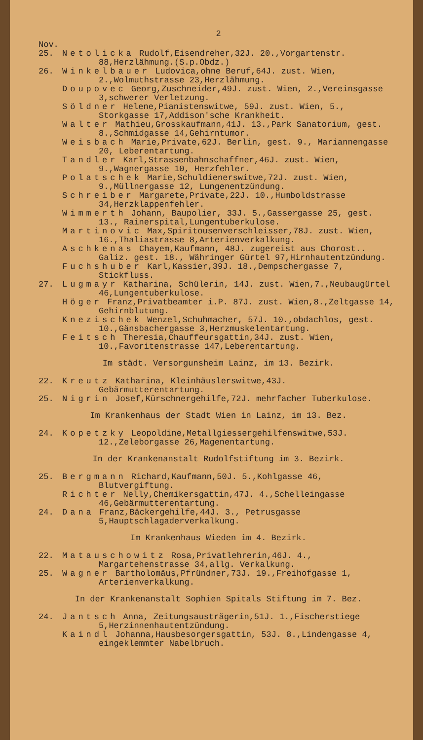2
Nov.
25. Netolicka Rudolf,Eisendreher,32J. 20.,Vorgartenstr. 88,Herzlähmung.(S.p.Obdz.)
26. Winkelbauer Ludovica,ohne Beruf,64J. zust. Wien, 2.,Wolmuthstrasse 23,Herzlähmung.
Doupovec Georg,Zuschneider,49J. zust. Wien, 2.,Vereinsgasse 3,schwerer Verletzung.
Söldner Helene,Pianistenswitwe, 59J. zust. Wien, 5., Storkgasse 17,Addison'sche Krankheit.
Walter Mathieu,Grosskaufmann,41J. 13.,Park Sanatorium, gest. 8.,Schmidgasse 14,Gehirntumor.
Weisbach Marie,Private,62J. Berlin, gest. 9., Mariannengasse 20, Leberentartung.
Tandler Karl,Strassenbahnschaffner,46J. zust. Wien, 9.,Wagnergasse 10, Herzfehler.
Polatschek Marie,Schuldienerswitwe,72J. zust. Wien, 9.,Müllnergasse 12, Lungenentzündung.
Schreiber Margarete,Private,22J. 10.,Humboldstrasse 34,Herzklappenfehler.
Wimmerth Johann, Baupolier, 33J. 5.,Gassergasse 25, gest. 13., Rainerspital,Lungentuberkulose.
Martinovic Max,Spiritousenverschleisser,78J. zust. Wien, 16.,Thaliastrasse 8,Arterienverkalkung.
Aschkenas Chayem,Kaufmann, 48J. zugereist aus Chorost.. Galiz. gest. 18., Währinger Gürtel 97,Hirnhautentzündung.
Fuchshuber Karl,Kassier,39J. 18.,Dempschergasse 7, Stickfluss.
27. Lugmayr Katharina, Schülerin, 14J. zust. Wien,7.,Neubaugürtel 46,Lungentuberkulose.
Höger Franz,Privatbeamter i.P. 87J. zust. Wien,8.,Zeltgasse 14, Gehirnblutung.
Knezischek Wenzel,Schuhmacher, 57J. 10.,obdachlos, gest. 10.,Gänsbachergasse 3,Herzmuskelentartung.
Feitsch Theresia,Chauffeursgattin,34J. zust. Wien, 10.,Favoritenstrasse 147,Leberentartung.
Im städt. Versorgunsheim Lainz, im 13. Bezirk.
22. Kreutz Katharina, Kleinhäuslerswitwe,43J. Gebärmutterentartung.
25. Nigrin Josef,Kürschnergehilfe,72J. mehrfacher Tuberkulose.
Im Krankenhaus der Stadt Wien in Lainz, im 13. Bez.
24. Kopetzky Leopoldine,Metallgiessergehilfenswitwe,53J. 12.,Zeleborgasse 26,Magenentartung.
In der Krankenanstalt Rudolfstiftung im 3. Bezirk.
25. Bergmann Richard,Kaufmann,50J. 5.,Kohlgasse 46, Blutvergiftung.
Richter Nelly,Chemikersgattin,47J. 4.,Schelleingasse 46,Gebärmutterentartung.
24. Dana Franz,Bäckergehilfe,44J. 3., Petrusgasse 5,Hauptschlagaderverkalkung.
Im Krankenhaus Wieden im 4. Bezirk.
22. Matauschowitz Rosa,Privatlehrerin,46J. 4., Margartehenstrasse 34,allg. Verkalkung.
25. Wagner Bartholomäus,Pfründner,73J. 19.,Freihofgasse 1, Arterienverkalkung.
In der Krankenanstalt Sophien Spitals Stiftung im 7. Bez.
24. Jantsch Anna, Zeitungsausträgerin,51J. 1.,Fischerstiege 5,Herzinnenhautentzündung.
Kaindl Johanna,Hausbesorgersgattin, 53J. 8.,Lindengasse 4, eingeklemmter Nabelbruch.